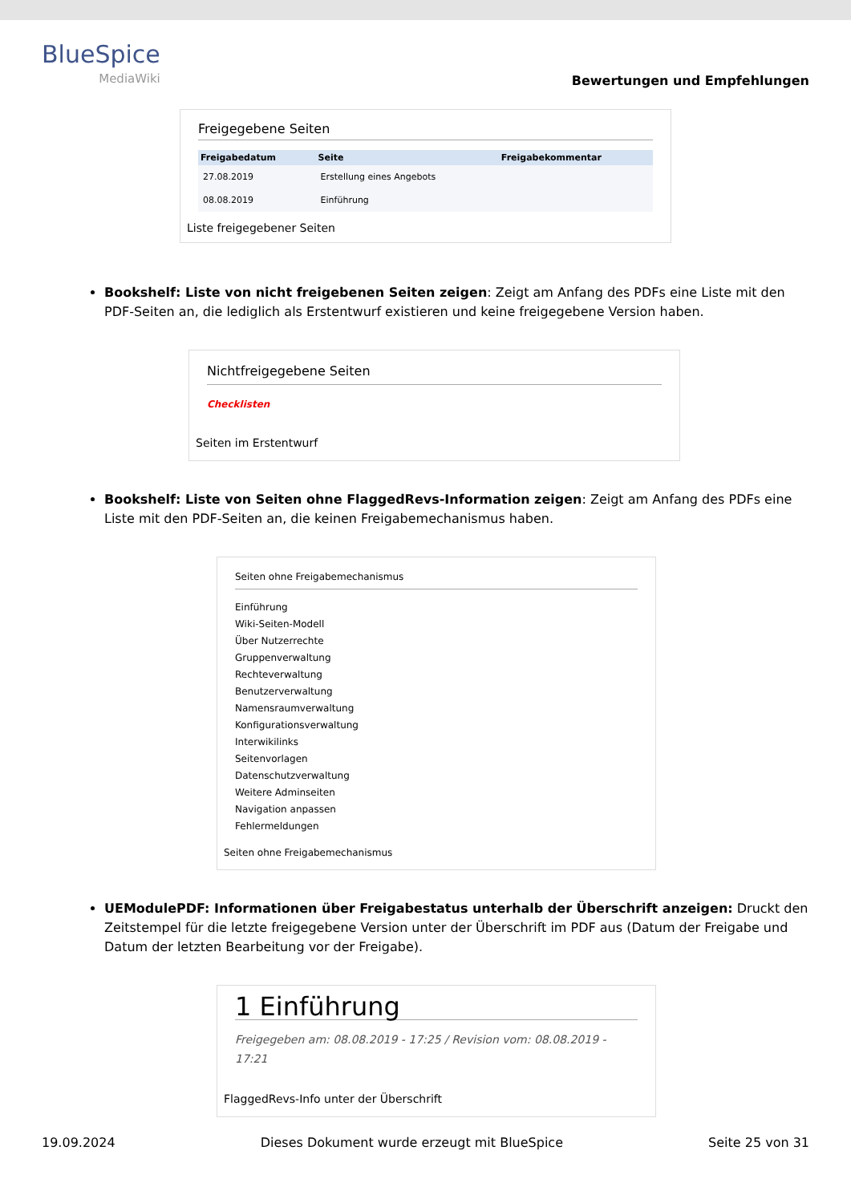BlueSpice
MediaWiki
Bewertungen und Empfehlungen
Freigegebene Seiten
| Freigabedatum | Seite | Freigabekommentar |
| --- | --- | --- |
| 27.08.2019 | Erstellung eines Angebots | |
| 08.08.2019 | Einführung | |
Liste freigegebener Seiten
Bookshelf: Liste von nicht freigebenen Seiten zeigen: Zeigt am Anfang des PDFs eine Liste mit den PDF-Seiten an, die lediglich als Erstentwurf existieren und keine freigegebene Version haben.
Nichtfreigegebene Seiten
Checklisten
Seiten im Erstentwurf
Bookshelf: Liste von Seiten ohne FlaggedRevs-Information zeigen: Zeigt am Anfang des PDFs eine Liste mit den PDF-Seiten an, die keinen Freigabemechanismus haben.
Seiten ohne Freigabemechanismus
Einführung
Wiki-Seiten-Modell
Über Nutzerrechte
Gruppenverwaltung
Rechteverwaltung
Benutzerverwaltung
Namensraumverwaltung
Konfigurationsverwaltung
Interwikilinks
Seitenvorlagen
Datenschutzverwaltung
Weitere Adminseiten
Navigation anpassen
Fehlermeldungen
Seiten ohne Freigabemechanismus
UEModulePDF: Informationen über Freigabestatus unterhalb der Überschrift anzeigen: Druckt den Zeitstempel für die letzte freigegebene Version unter der Überschrift im PDF aus (Datum der Freigabe und Datum der letzten Bearbeitung vor der Freigabe).
1 Einführung
Freigegeben am: 08.08.2019 - 17:25 / Revision vom: 08.08.2019 - 17:21
FlaggedRevs-Info unter der Überschrift
19.09.2024 Dieses Dokument wurde erzeugt mit BlueSpice Seite 25 von 31